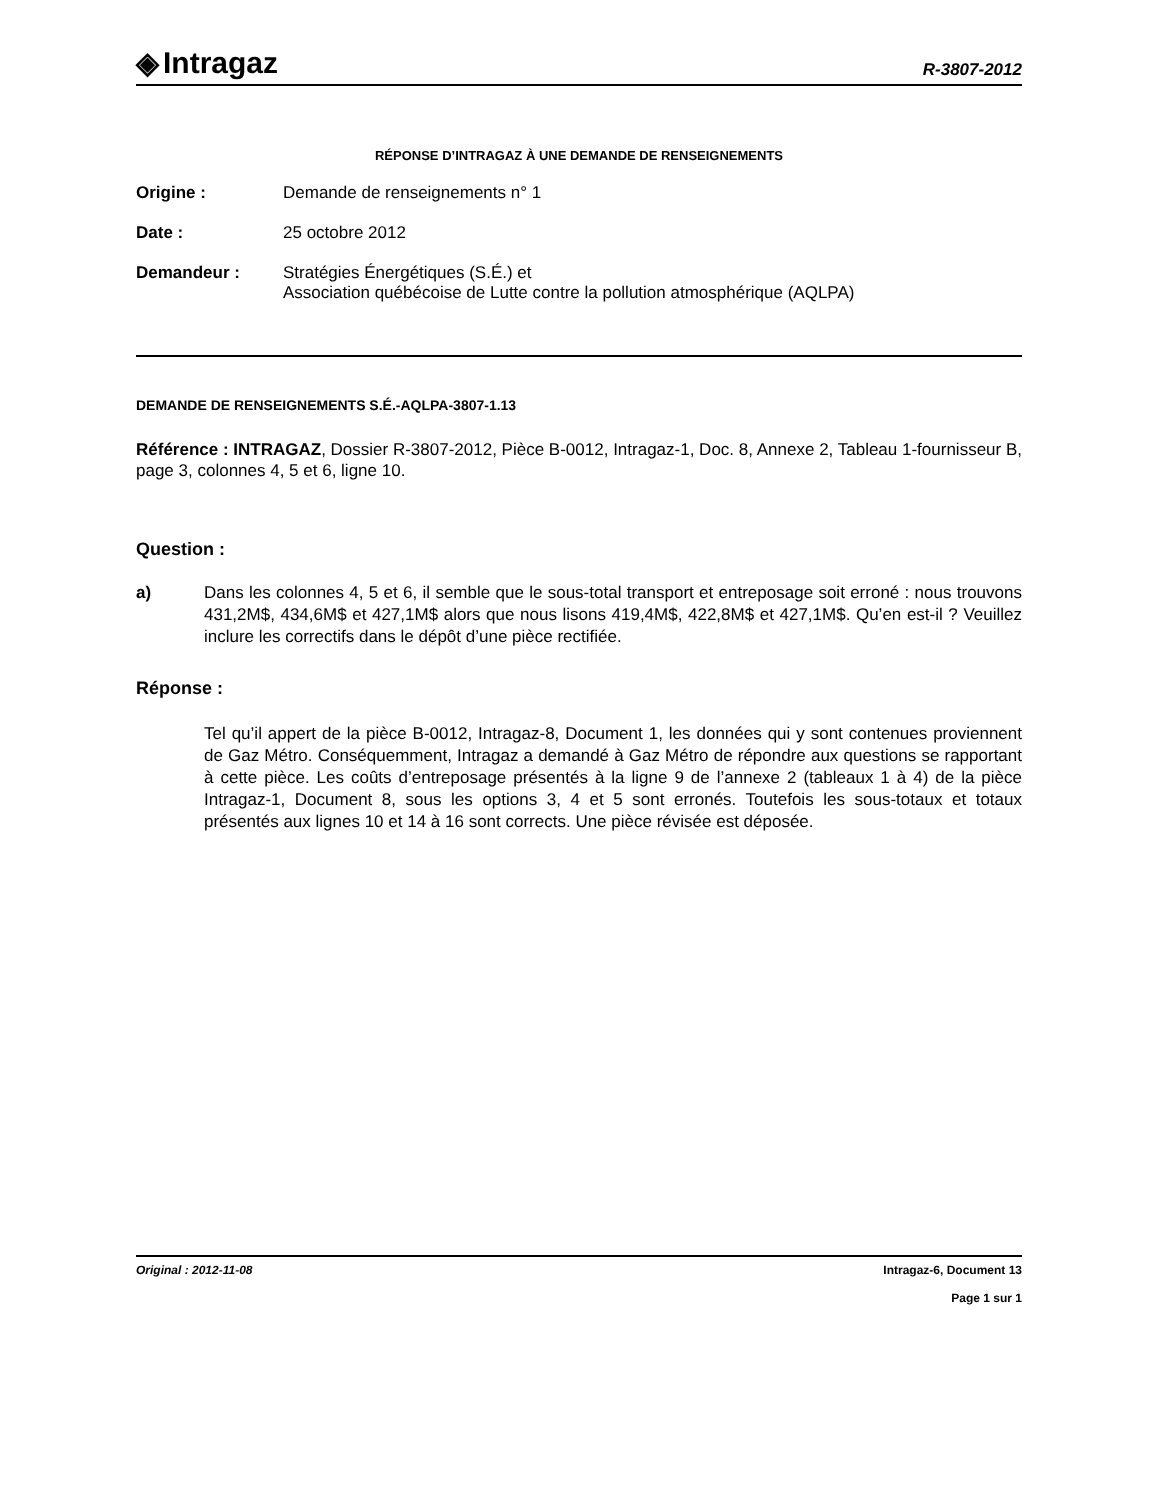◈ Intragaz
R-3807-2012
RÉPONSE D’INTRAGAZ À UNE DEMANDE DE RENSEIGNEMENTS
Origine : Demande de renseignements n° 1
Date : 25 octobre 2012
Demandeur : Stratégies Énergétiques (S.É.) et
Association québécoise de Lutte contre la pollution atmosphérique (AQLPA)
DEMANDE DE RENSEIGNEMENTS S.É.-AQLPA-3807-1.13
Référence : INTRAGAZ, Dossier R-3807-2012, Pièce B-0012, Intragaz-1, Doc. 8, Annexe 2, Tableau 1-fournisseur B, page 3, colonnes 4, 5 et 6, ligne 10.
Question :
a) Dans les colonnes 4, 5 et 6, il semble que le sous-total transport et entreposage soit erroné : nous trouvons 431,2M$, 434,6M$ et 427,1M$ alors que nous lisons 419,4M$, 422,8M$ et 427,1M$. Qu’en est-il ? Veuillez inclure les correctifs dans le dépôt d’une pièce rectifiée.
Réponse :
Tel qu’il appert de la pièce B-0012, Intragaz-8, Document 1, les données qui y sont contenues proviennent de Gaz Métro. Conséquemment, Intragaz a demandé à Gaz Métro de répondre aux questions se rapportant à cette pièce. Les coûts d’entreposage présentés à la ligne 9 de l’annexe 2 (tableaux 1 à 4) de la pièce Intragaz-1, Document 8, sous les options 3, 4 et 5 sont erronés. Toutefois les sous-totaux et totaux présentés aux lignes 10 et 14 à 16 sont corrects. Une pièce révisée est déposée.
Original : 2012-11-08 Intragaz-6, Document 13
Page 1 sur 1